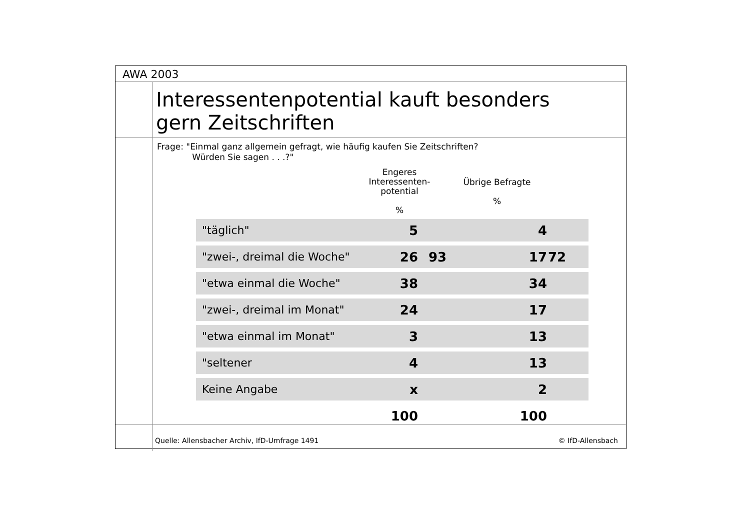AWA 2003
Interessentenpotential kauft besonders
gern Zeitschriften
Frage: "Einmal ganz allgemein gefragt, wie häufig kaufen Sie Zeitschriften?
Würden Sie sagen . . .?"
Engeres
Interessenten-
potential
%
Übrige Befragte
%
| "täglich" | 5 | | 4 | |
| "zwei-, dreimal die Woche" | 26 | 93 | 17 | 72 |
| "etwa einmal die Woche" | 38 | | 34 | |
| "zwei-, dreimal im Monat" | 24 | | 17 | |
| "etwa einmal im Monat" | 3 | | 13 | |
| "seltener | 4 | | 13 | |
| Keine Angabe | x | | 2 | |
| | 100 | | 100 | |
Quelle: Allensbacher Archiv, IfD-Umfrage 1491 © IfD-Allensbach